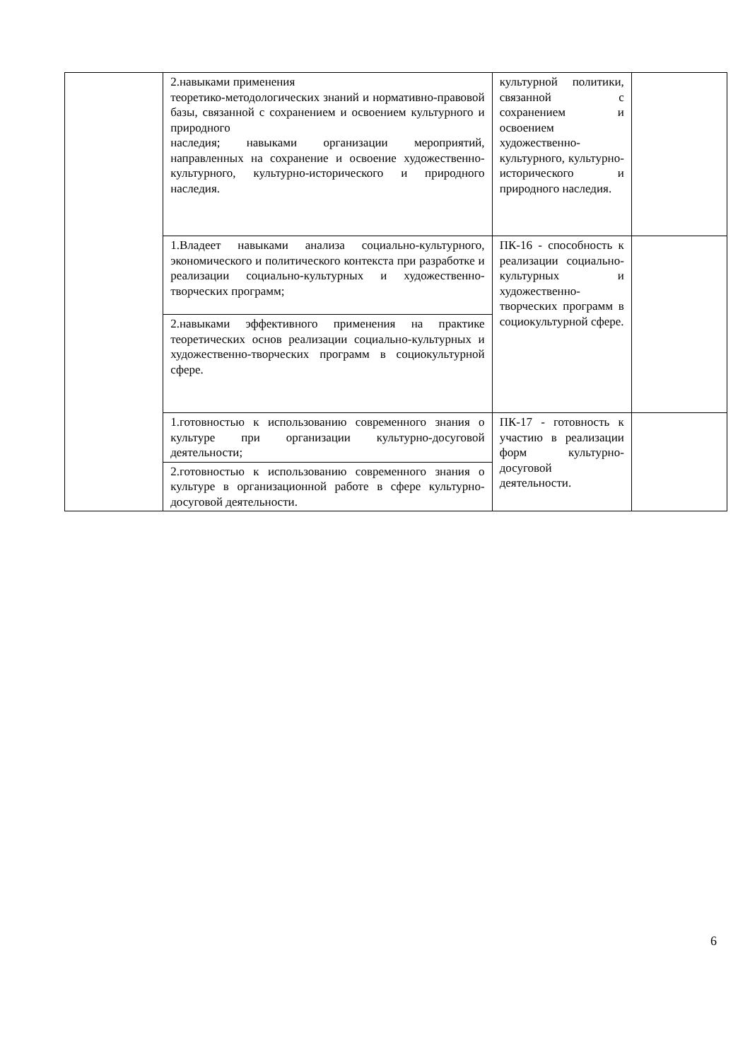| | 2.навыками применения теоретико-методологических знаний и нормативно-правовой базы, связанной с сохранением и освоением культурного и природного наследия; навыками организации мероприятий, направленных на сохранение и освоение художественно-культурного, культурно-исторического и природного наследия. | культурной политики, связанной с сохранением и освоением художественно-культурного, культурно-исторического и природного наследия. | |
| | 1.Владеет навыками анализа социально-культурного, экономического и политического контекста при разработке и реализации социально-культурных и художественно-творческих программ; | ПК-16 - способность к реализации социально-культурных и художественно-творческих программ в социокультурной сфере. | |
| | 2.навыками эффективного применения на практике теоретических основ реализации социально-культурных и художественно-творческих программ в социокультурной сфере. | | |
| | 1.готовностью к использованию современного знания о культуре при организации культурно-досуговой деятельности; | ПК-17 - готовность к участию в реализации форм культурно-досуговой деятельности. | |
| | 2.готовностью к использованию современного знания о культуре в организационной работе в сфере культурно-досуговой деятельности. | | |
6